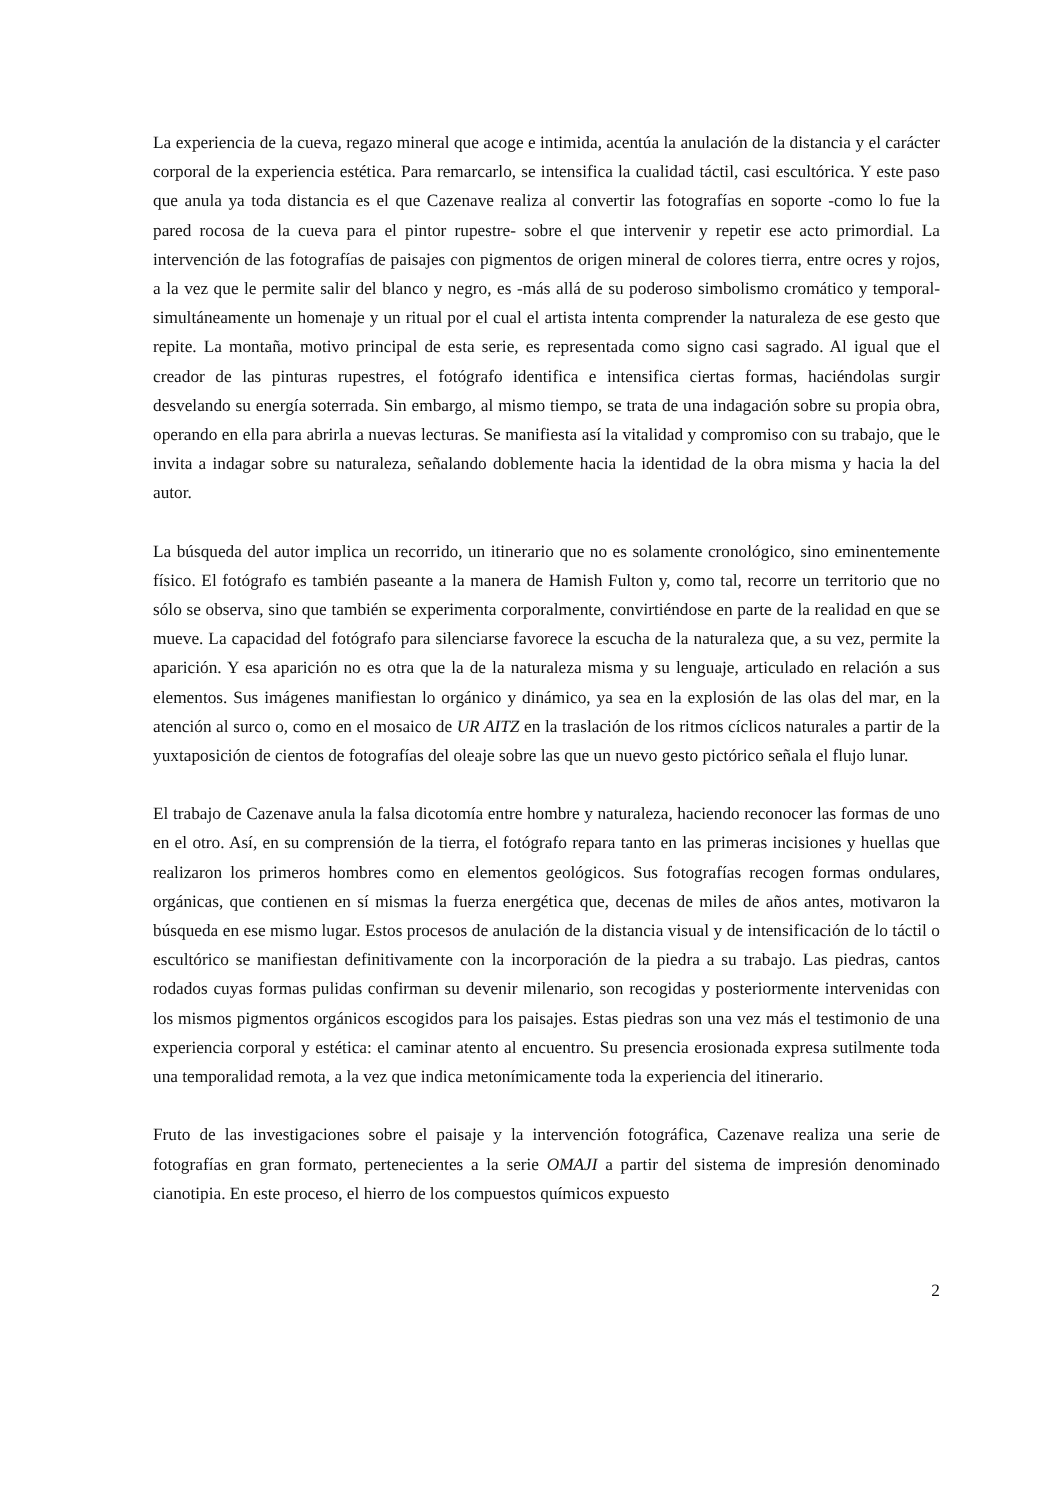La experiencia de la cueva, regazo mineral que acoge e intimida, acentúa la anulación de la distancia y el carácter corporal de la experiencia estética. Para remarcarlo, se intensifica la cualidad táctil, casi escultórica. Y este paso que anula ya toda distancia es el que Cazenave realiza al convertir las fotografías en soporte -como lo fue la pared rocosa de la cueva para el pintor rupestre- sobre el que intervenir y repetir ese acto primordial. La intervención de las fotografías de paisajes con pigmentos de origen mineral de colores tierra, entre ocres y rojos, a la vez que le permite salir del blanco y negro, es -más allá de su poderoso simbolismo cromático y temporal- simultáneamente un homenaje y un ritual por el cual el artista intenta comprender la naturaleza de ese gesto que repite. La montaña, motivo principal de esta serie, es representada como signo casi sagrado. Al igual que el creador de las pinturas rupestres, el fotógrafo identifica e intensifica ciertas formas, haciéndolas surgir desvelando su energía soterrada. Sin embargo, al mismo tiempo, se trata de una indagación sobre su propia obra, operando en ella para abrirla a nuevas lecturas. Se manifiesta así la vitalidad y compromiso con su trabajo, que le invita a indagar sobre su naturaleza, señalando doblemente hacia la identidad de la obra misma y hacia la del autor.
La búsqueda del autor implica un recorrido, un itinerario que no es solamente cronológico, sino eminentemente físico. El fotógrafo es también paseante a la manera de Hamish Fulton y, como tal, recorre un territorio que no sólo se observa, sino que también se experimenta corporalmente, convirtiéndose en parte de la realidad en que se mueve. La capacidad del fotógrafo para silenciarse favorece la escucha de la naturaleza que, a su vez, permite la aparición. Y esa aparición no es otra que la de la naturaleza misma y su lenguaje, articulado en relación a sus elementos. Sus imágenes manifiestan lo orgánico y dinámico, ya sea en la explosión de las olas del mar, en la atención al surco o, como en el mosaico de UR AITZ en la traslación de los ritmos cíclicos naturales a partir de la yuxtaposición de cientos de fotografías del oleaje sobre las que un nuevo gesto pictórico señala el flujo lunar.
El trabajo de Cazenave anula la falsa dicotomía entre hombre y naturaleza, haciendo reconocer las formas de uno en el otro. Así, en su comprensión de la tierra, el fotógrafo repara tanto en las primeras incisiones y huellas que realizaron los primeros hombres como en elementos geológicos. Sus fotografías recogen formas ondulares, orgánicas, que contienen en sí mismas la fuerza energética que, decenas de miles de años antes, motivaron la búsqueda en ese mismo lugar. Estos procesos de anulación de la distancia visual y de intensificación de lo táctil o escultórico se manifiestan definitivamente con la incorporación de la piedra a su trabajo. Las piedras, cantos rodados cuyas formas pulidas confirman su devenir milenario, son recogidas y posteriormente intervenidas con los mismos pigmentos orgánicos escogidos para los paisajes. Estas piedras son una vez más el testimonio de una experiencia corporal y estética: el caminar atento al encuentro. Su presencia erosionada expresa sutilmente toda una temporalidad remota, a la vez que indica metonímicamente toda la experiencia del itinerario.
Fruto de las investigaciones sobre el paisaje y la intervención fotográfica, Cazenave realiza una serie de fotografías en gran formato, pertenecientes a la serie OMAJI a partir del sistema de impresión denominado cianotipia. En este proceso, el hierro de los compuestos químicos expuesto
2